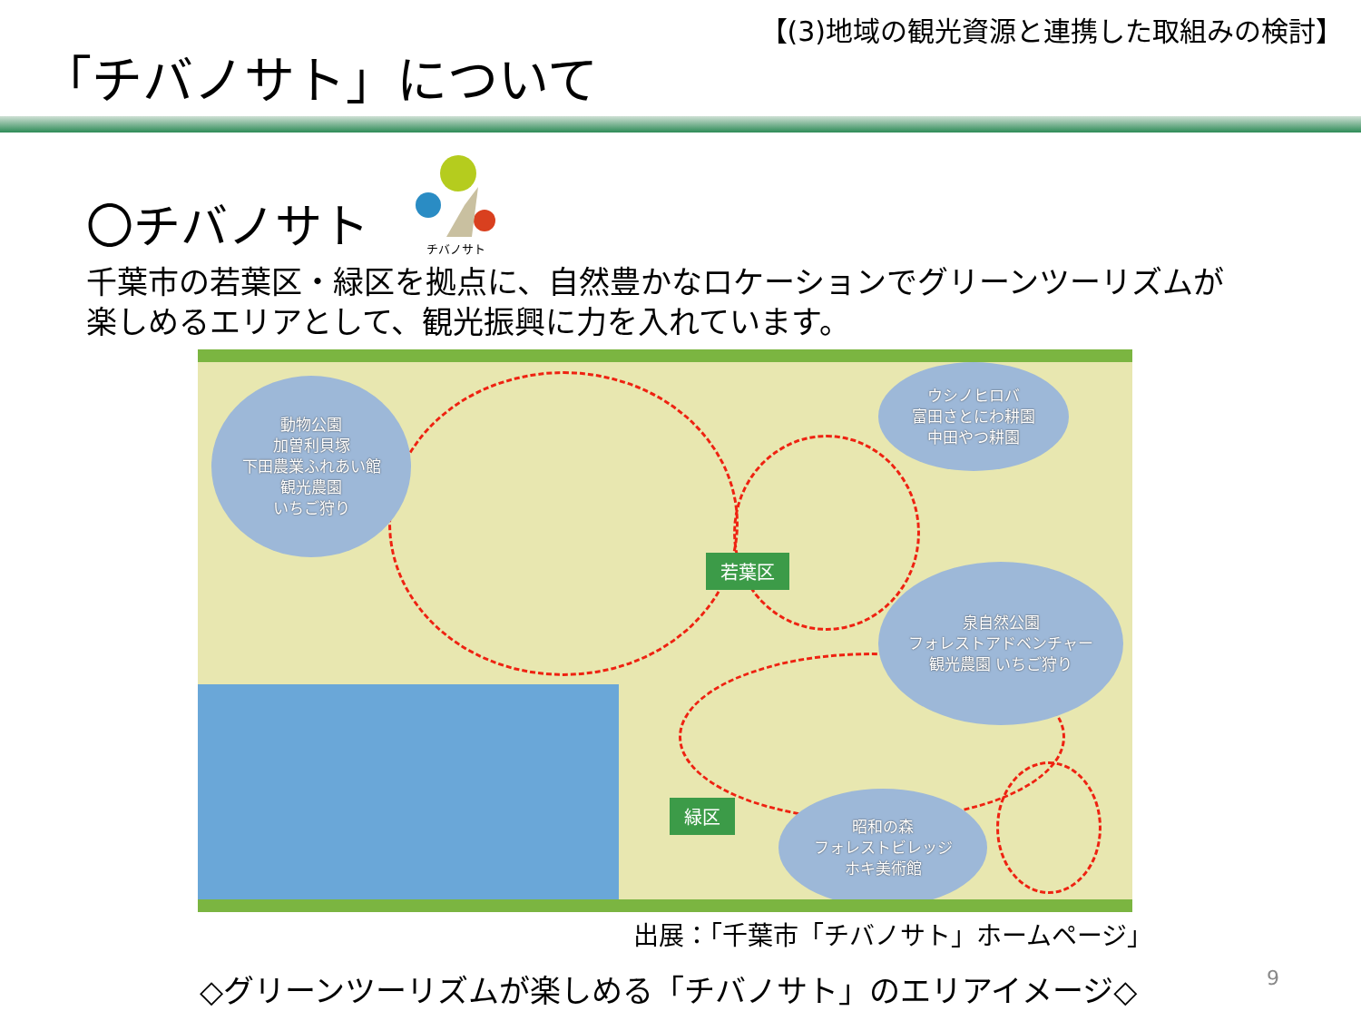【(3)地域の観光資源と連携した取組みの検討】
「チバノサト」について
〇チバノサト
チバノサト
千葉市の若葉区・緑区を拠点に、自然豊かなロケーションでグリーンツーリズムが
楽しめるエリアとして、観光振興に力を入れています。
動物公園
加曽利貝塚
下田農業ふれあい館
観光農園
いちご狩り
ウシノヒロバ
富田さとにわ耕園
中田やつ耕園
若葉区
泉自然公園
フォレストアドベンチャー
観光農園 いちご狩り
緑区
昭和の森
フォレストビレッジ
ホキ美術館
出展：「千葉市「チバノサト」ホームページ」
◇グリーンツーリズムが楽しめる「チバノサト」のエリアイメージ◇
9